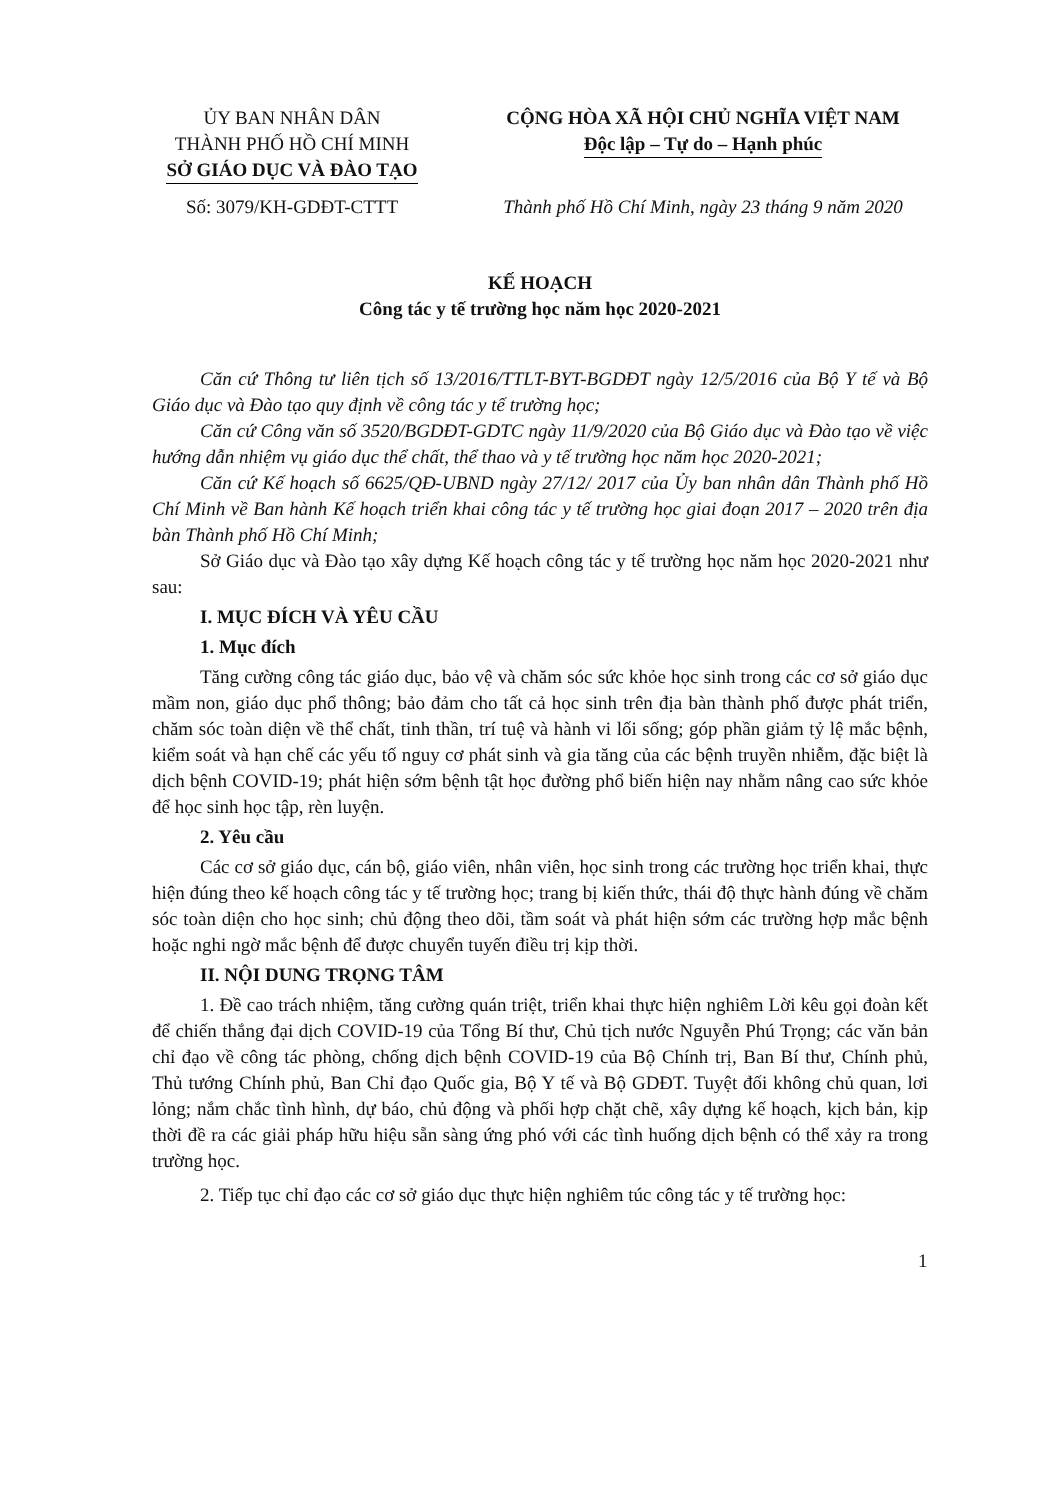ỦY BAN NHÂN DÂN
THÀNH PHỐ HỒ CHÍ MINH
SỞ GIÁO DỤC VÀ ĐÀO TẠO
Số: 3079/KH-GDĐT-CTTT
CỘNG HÒA XÃ HỘI CHỦ NGHĨA VIỆT NAM
Độc lập – Tự do – Hạnh phúc
Thành phố Hồ Chí Minh, ngày 23 tháng 9 năm 2020
KẾ HOẠCH
Công tác y tế trường học năm học 2020-2021
Căn cứ Thông tư liên tịch số 13/2016/TTLT-BYT-BGDĐT ngày 12/5/2016 của Bộ Y tế và Bộ Giáo dục và Đào tạo quy định về công tác y tế trường học;
Căn cứ Công văn số 3520/BGDĐT-GDTC ngày 11/9/2020 của Bộ Giáo dục và Đào tạo về việc hướng dẫn nhiệm vụ giáo dục thể chất, thể thao và y tế trường học năm học 2020-2021;
Căn cứ Kế hoạch số 6625/QĐ-UBND ngày 27/12/ 2017 của Ủy ban nhân dân Thành phố Hồ Chí Minh về Ban hành Kế hoạch triển khai công tác y tế trường học giai đoạn 2017 – 2020 trên địa bàn Thành phố Hồ Chí Minh;
Sở Giáo dục và Đào tạo xây dựng Kế hoạch công tác y tế trường học năm học 2020-2021 như sau:
I. MỤC ĐÍCH VÀ YÊU CẦU
1. Mục đích
Tăng cường công tác giáo dục, bảo vệ và chăm sóc sức khỏe học sinh trong các cơ sở giáo dục mầm non, giáo dục phổ thông; bảo đảm cho tất cả học sinh trên địa bàn thành phố được phát triển, chăm sóc toàn diện về thể chất, tinh thần, trí tuệ và hành vi lối sống; góp phần giảm tỷ lệ mắc bệnh, kiểm soát và hạn chế các yếu tố nguy cơ phát sinh và gia tăng của các bệnh truyền nhiễm, đặc biệt là dịch bệnh COVID-19; phát hiện sớm bệnh tật học đường phổ biến hiện nay nhằm nâng cao sức khỏe để học sinh học tập, rèn luyện.
2. Yêu cầu
Các cơ sở giáo dục, cán bộ, giáo viên, nhân viên, học sinh trong các trường học triển khai, thực hiện đúng theo kế hoạch công tác y tế trường học; trang bị kiến thức, thái độ thực hành đúng về chăm sóc toàn diện cho học sinh; chủ động theo dõi, tầm soát và phát hiện sớm các trường hợp mắc bệnh hoặc nghi ngờ mắc bệnh để được chuyển tuyến điều trị kịp thời.
II. NỘI DUNG TRỌNG TÂM
1. Đề cao trách nhiệm, tăng cường quán triệt, triển khai thực hiện nghiêm Lời kêu gọi đoàn kết để chiến thắng đại dịch COVID-19 của Tổng Bí thư, Chủ tịch nước Nguyễn Phú Trọng; các văn bản chỉ đạo về công tác phòng, chống dịch bệnh COVID-19 của Bộ Chính trị, Ban Bí thư, Chính phủ, Thủ tướng Chính phủ, Ban Chỉ đạo Quốc gia, Bộ Y tế và Bộ GDĐT. Tuyệt đối không chủ quan, lơi lỏng; nắm chắc tình hình, dự báo, chủ động và phối hợp chặt chẽ, xây dựng kế hoạch, kịch bản, kịp thời đề ra các giải pháp hữu hiệu sẵn sàng ứng phó với các tình huống dịch bệnh có thể xảy ra trong trường học.
2. Tiếp tục chỉ đạo các cơ sở giáo dục thực hiện nghiêm túc công tác y tế trường học:
1